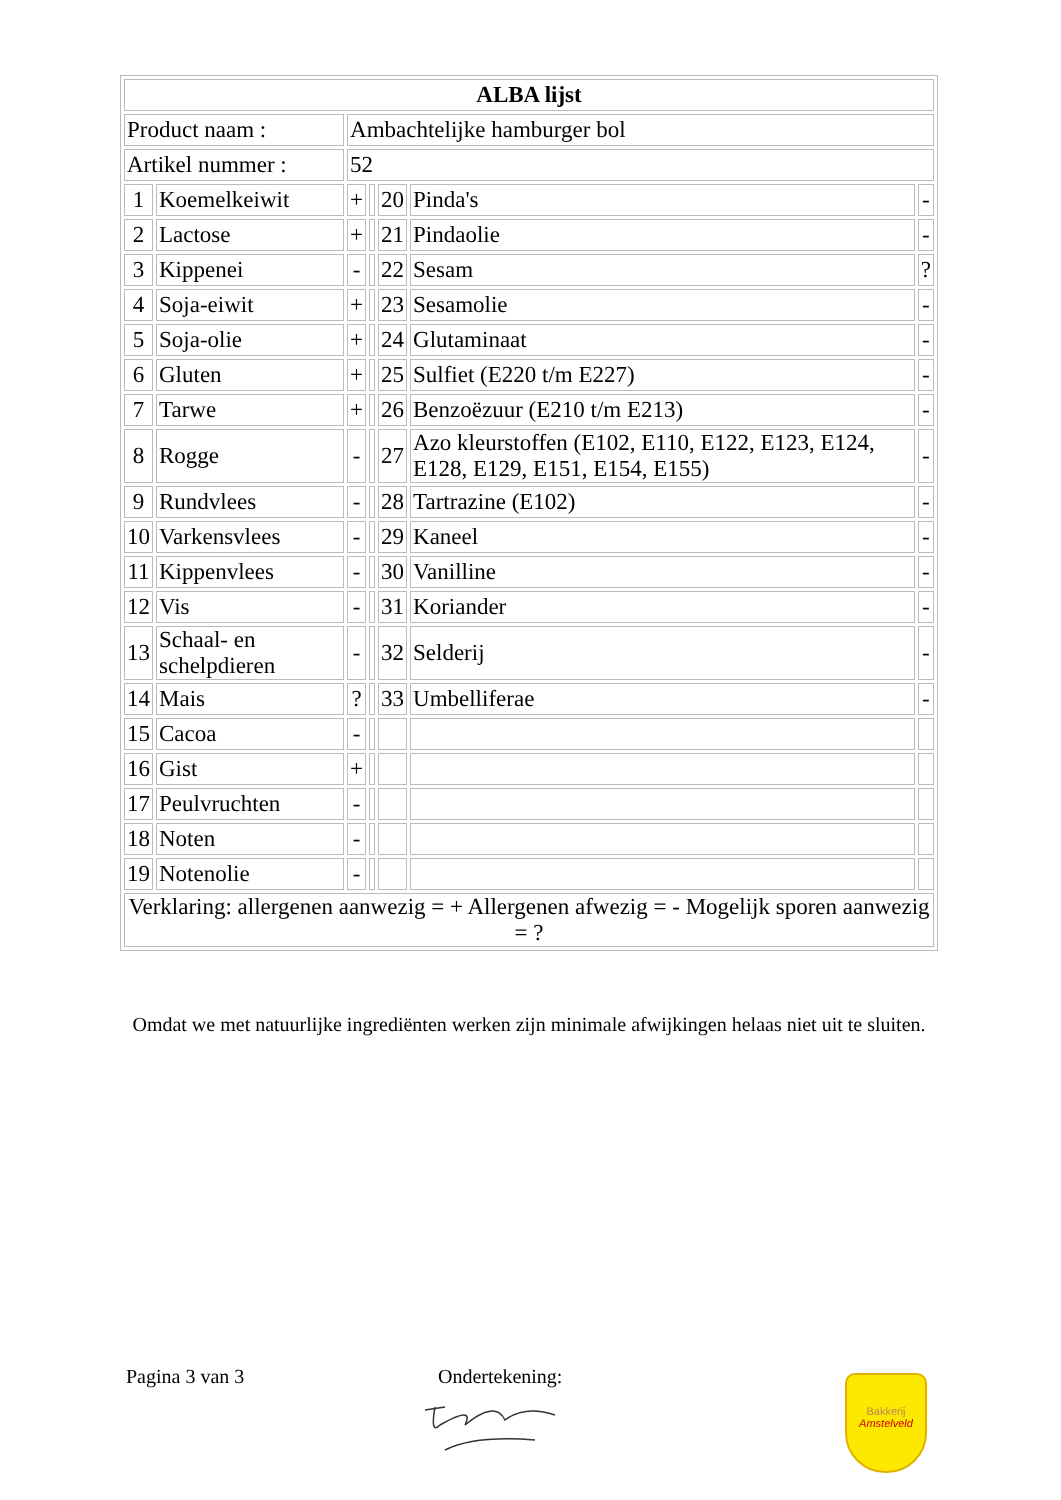| ALBA lijst | | | | | | |
| --- | --- | --- | --- | --- | --- | --- |
| Product naam : | | Ambachtelijke hamburger bol | | | | |
| Artikel nummer : | | 52 | | | | |
| 1 | Koemelkeiwit | + | | 20 | Pinda's | - |
| 2 | Lactose | + | | 21 | Pindaolie | - |
| 3 | Kippenei | - | | 22 | Sesam | ? |
| 4 | Soja-eiwit | + | | 23 | Sesamolie | - |
| 5 | Soja-olie | + | | 24 | Glutaminaat | - |
| 6 | Gluten | + | | 25 | Sulfiet (E220 t/m E227) | - |
| 7 | Tarwe | + | | 26 | Benzoëzuur (E210 t/m E213) | - |
| 8 | Rogge | - | | 27 | Azo kleurstoffen (E102, E110, E122, E123, E124, E128, E129, E151, E154, E155) | - |
| 9 | Rundvlees | - | | 28 | Tartrazine (E102) | - |
| 10 | Varkensvlees | - | | 29 | Kaneel | - |
| 11 | Kippenvlees | - | | 30 | Vanilline | - |
| 12 | Vis | - | | 31 | Koriander | - |
| 13 | Schaal- en schelpdieren | - | | 32 | Selderij | - |
| 14 | Mais | ? | | 33 | Umbelliferae | - |
| 15 | Cacoa | - | | | | |
| 16 | Gist | + | | | | |
| 17 | Peulvruchten | - | | | | |
| 18 | Noten | - | | | | |
| 19 | Notenolie | - | | | | |
| Verklaring: allergenen aanwezig = + Allergenen afwezig = - Mogelijk sporen aanwezig = ? | | | | | | |
Omdat we met natuurlijke ingrediënten werken zijn minimale afwijkingen helaas niet uit te sluiten.
Pagina 3 van 3 Ondertekening:
Bakkerij
Amstelveld